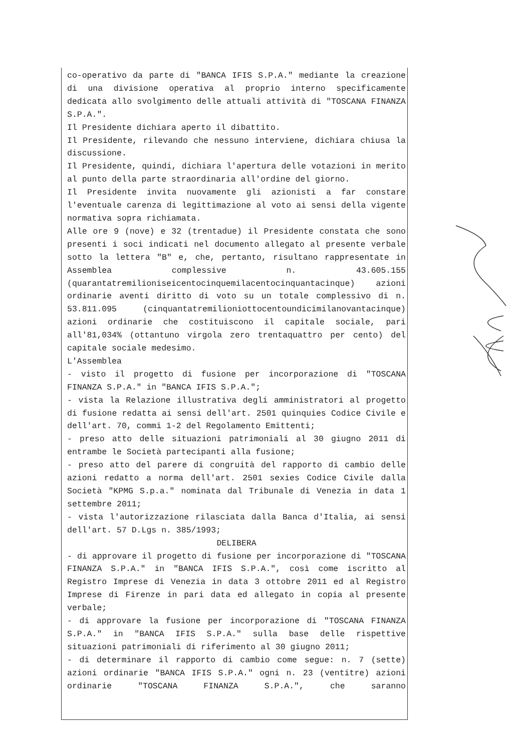co-operativo da parte di "BANCA IFIS S.P.A." mediante la creazione di una divisione operativa al proprio interno specificamente dedicata allo svolgimento delle attuali attività di "TOSCANA FINANZA S.P.A.".
Il Presidente dichiara aperto il dibattito.
Il Presidente, rilevando che nessuno interviene, dichiara chiusa la discussione.
Il Presidente, quindi, dichiara l'apertura delle votazioni in merito al punto della parte straordinaria all'ordine del giorno.
Il Presidente invita nuovamente gli azionisti a far constare l'eventuale carenza di legittimazione al voto ai sensi della vigente normativa sopra richiamata.
Alle ore 9 (nove) e 32 (trentadue) il Presidente constata che sono presenti i soci indicati nel documento allegato al presente verbale sotto la lettera "B" e, che, pertanto, risultano rappresentate in Assemblea complessive n. 43.605.155 (quarantatremilioniseicentocinquemilacentocinquantacinque) azioni ordinarie aventi diritto di voto su un totale complessivo di n. 53.811.095 (cinquantatremilioniottocentoundicimilanovantacinque) azioni ordinarie che costituiscono il capitale sociale, pari all'81,034% (ottantuno virgola zero trentaquattro per cento) del capitale sociale medesimo.
L'Assemblea
- visto il progetto di fusione per incorporazione di "TOSCANA FINANZA S.P.A." in "BANCA IFIS S.P.A.";
- vista la Relazione illustrativa degli amministratori al progetto di fusione redatta ai sensi dell'art. 2501 quinquies Codice Civile e dell'art. 70, commi 1-2 del Regolamento Emittenti;
- preso atto delle situazioni patrimoniali al 30 giugno 2011 di entrambe le Società partecipanti alla fusione;
- preso atto del parere di congruità del rapporto di cambio delle azioni redatto a norma dell'art. 2501 sexies Codice Civile dalla Società "KPMG S.p.a." nominata dal Tribunale di Venezia in data 1 settembre 2011;
- vista l'autorizzazione rilasciata dalla Banca d'Italia, ai sensi dell'art. 57 D.Lgs n. 385/1993;
DELIBERA
- di approvare il progetto di fusione per incorporazione di "TOSCANA FINANZA S.P.A." in "BANCA IFIS S.P.A.", così come iscritto al Registro Imprese di Venezia in data 3 ottobre 2011 ed al Registro Imprese di Firenze in pari data ed allegato in copia al presente verbale;
- di approvare la fusione per incorporazione di "TOSCANA FINANZA S.P.A." in "BANCA IFIS S.P.A." sulla base delle rispettive situazioni patrimoniali di riferimento al 30 giugno 2011;
- di determinare il rapporto di cambio come segue: n. 7 (sette) azioni ordinarie "BANCA IFIS S.P.A." ogni n. 23 (ventitre) azioni ordinarie "TOSCANA FINANZA S.P.A.", che saranno